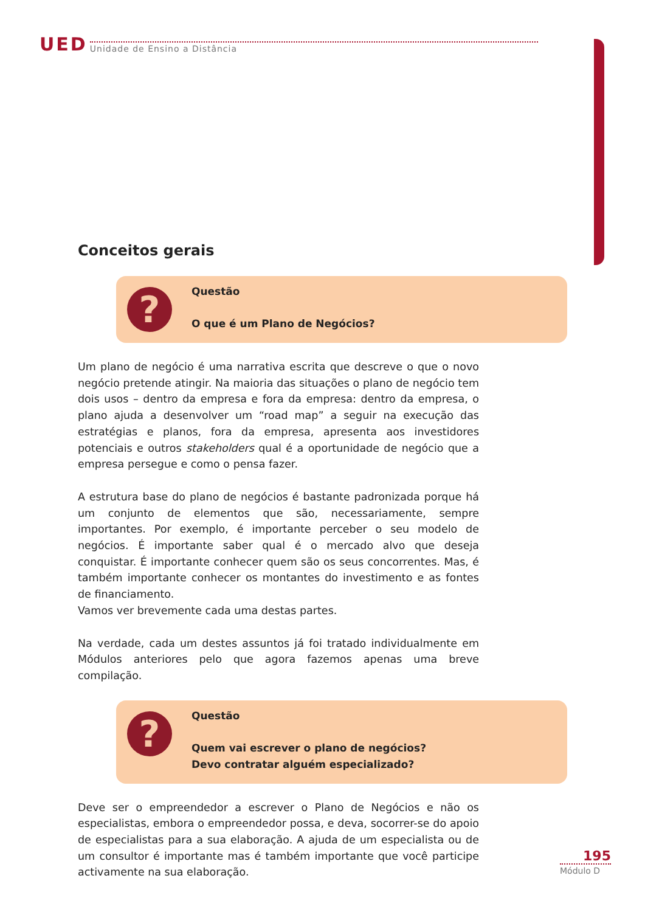UED Unidade de Ensino a Distância
Conceitos gerais
?
Questão
O que é um Plano de Negócios?
Um plano de negócio é uma narrativa escrita que descreve o que o novo negócio pretende atingir. Na maioria das situações o plano de negócio tem dois usos – dentro da empresa e fora da empresa: dentro da empresa, o plano ajuda a desenvolver um “road map” a seguir na execução das estratégias e planos, fora da empresa, apresenta aos investidores potenciais e outros stakeholders qual é a oportunidade de negócio que a empresa persegue e como o pensa fazer.
A estrutura base do plano de negócios é bastante padronizada porque há um conjunto de elementos que são, necessariamente, sempre importantes. Por exemplo, é importante perceber o seu modelo de negócios. É importante saber qual é o mercado alvo que deseja conquistar. É importante conhecer quem são os seus concorrentes. Mas, é também importante conhecer os montantes do investimento e as fontes de financiamento.
Vamos ver brevemente cada uma destas partes.
Na verdade, cada um destes assuntos já foi tratado individualmente em Módulos anteriores pelo que agora fazemos apenas uma breve compilação.
?
Questão
Quem vai escrever o plano de negócios?
Devo contratar alguém especializado?
Deve ser o empreendedor a escrever o Plano de Negócios e não os especialistas, embora o empreendedor possa, e deva, socorrer-se do apoio de especialistas para a sua elaboração. A ajuda de um especialista ou de um consultor é importante mas é também importante que você participe activamente na sua elaboração.
195
Módulo D